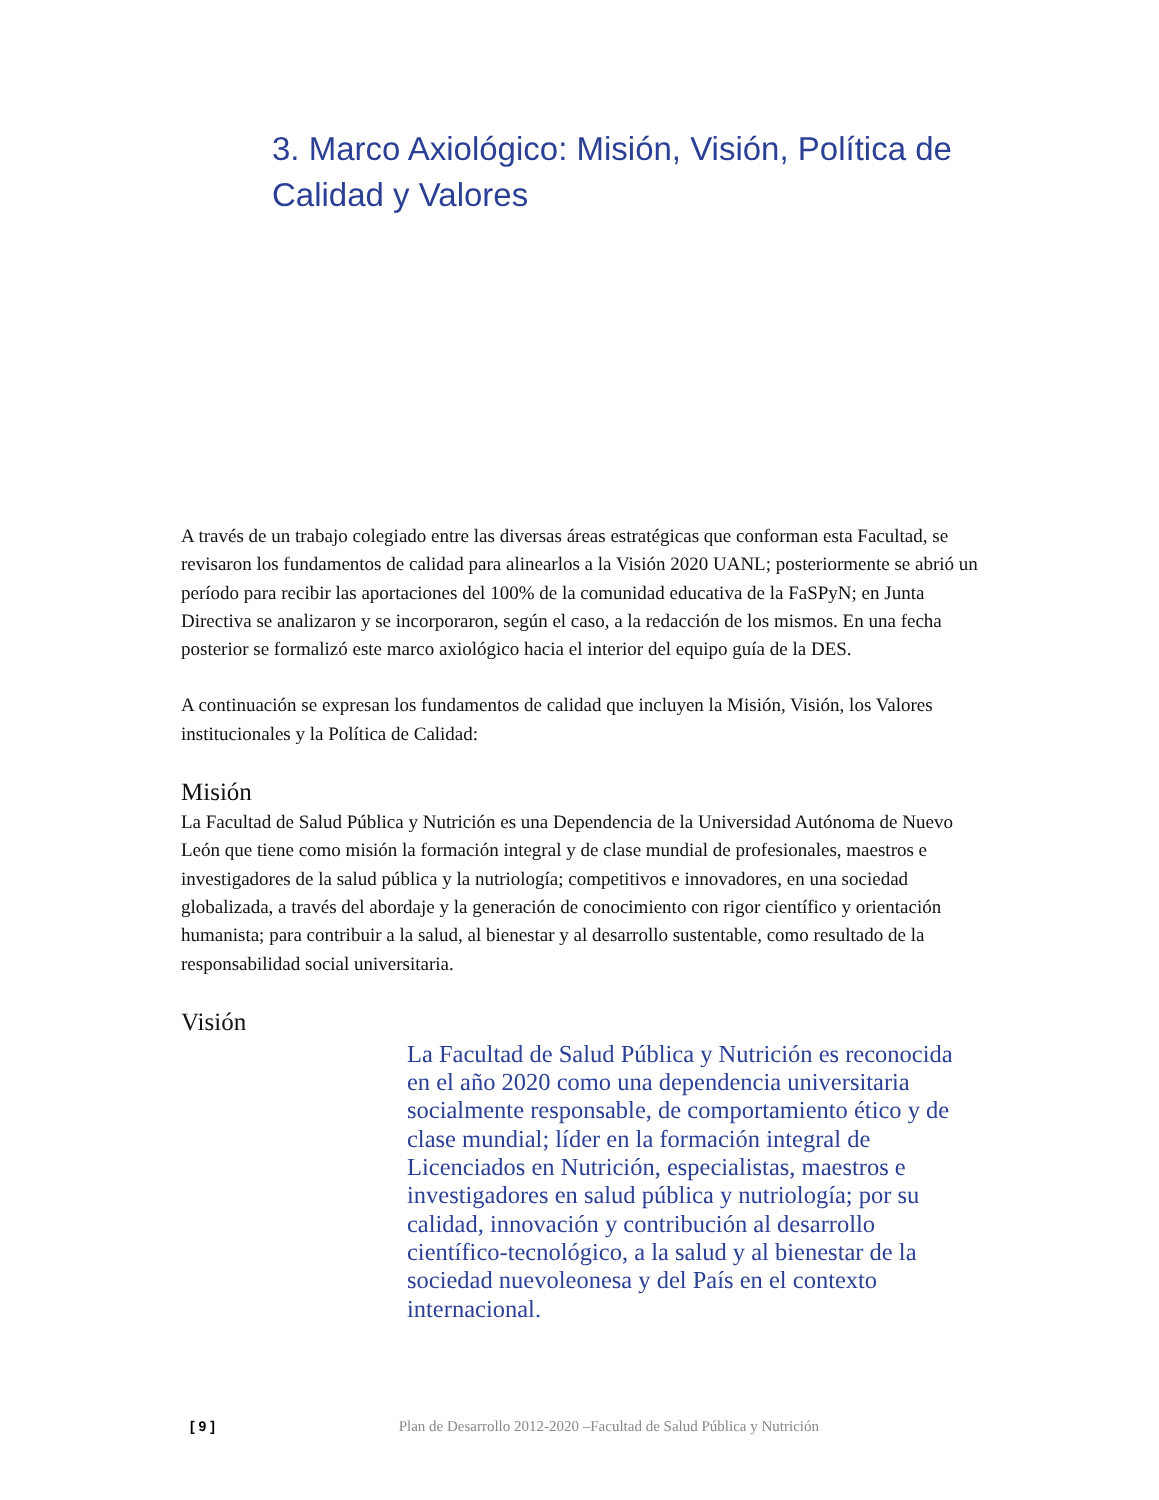3. Marco Axiológico: Misión, Visión, Política de Calidad y Valores
A través de un trabajo colegiado entre las diversas áreas estratégicas que conforman esta Facultad, se revisaron los fundamentos de calidad para alinearlos a la Visión 2020 UANL; posteriormente se abrió un período para recibir las aportaciones del 100% de la comunidad educativa de la FaSPyN; en Junta Directiva se analizaron y se incorporaron, según el caso, a la redacción de los mismos. En una fecha posterior se formalizó este marco axiológico hacia el interior del equipo guía de la DES.
A continuación se expresan los fundamentos de calidad que incluyen la Misión, Visión, los Valores institucionales y la Política de Calidad:
Misión
La Facultad de Salud Pública y Nutrición es una Dependencia de la Universidad Autónoma de Nuevo León que tiene como misión la formación integral y de clase mundial de profesionales, maestros e investigadores de la salud pública y la nutriología; competitivos e innovadores, en una sociedad globalizada, a través del abordaje y la generación de conocimiento con rigor científico y orientación humanista; para contribuir a la salud, al bienestar y al desarrollo sustentable, como resultado de la responsabilidad social universitaria.
Visión
La Facultad de Salud Pública y Nutrición es reconocida en el año 2020 como una dependencia universitaria socialmente responsable, de comportamiento ético y de clase mundial; líder en la formación integral de Licenciados en Nutrición, especialistas, maestros e investigadores en salud pública y nutriología; por su calidad, innovación y contribución al desarrollo científico-tecnológico, a la salud y al bienestar de la sociedad nuevoleonesa y del País en el contexto internacional.
[ 9 ] Plan de Desarrollo 2012-2020 –Facultad de Salud Pública y Nutrición